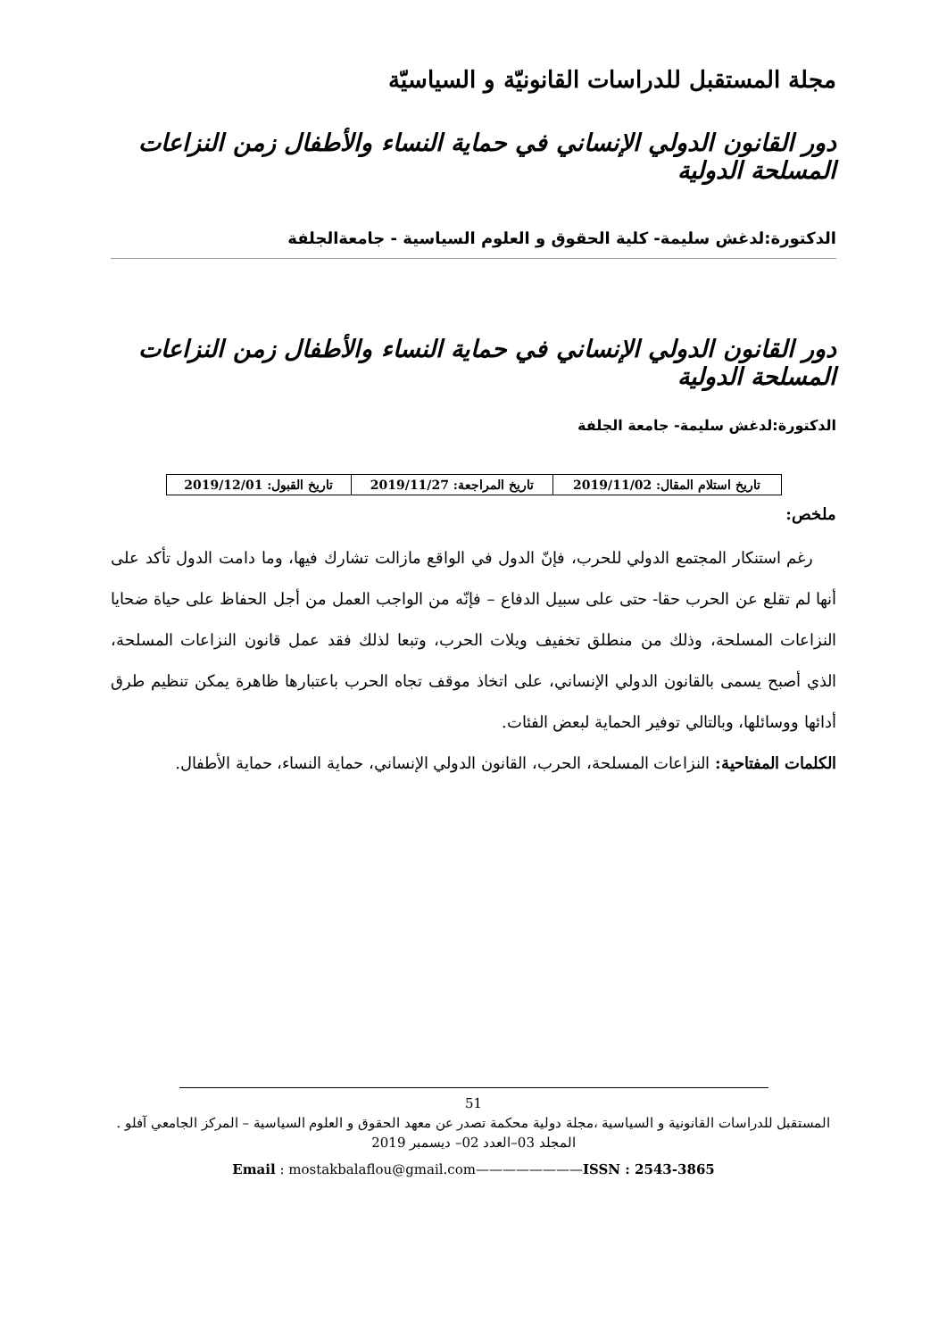مجلة المستقبل للدراسات القانونيّة و السياسيّة
دور القانون الدولي الإنساني في حماية النساء والأطفال زمن النزاعات المسلحة الدولية
الدكتورة:لدغش سليمة- كلية الحقوق و العلوم السياسية - جامعةالجلفة
دور القانون الدولي الإنساني في حماية النساء والأطفال زمن النزاعات المسلحة الدولية
الدكتورة:لدغش سليمة- جامعة الجلفة
| تاريخ استلام المقال: 2019/11/02 | تاريخ المراجعة: 2019/11/27 | تاريخ القبول: 2019/12/01 |
ملخص:
رغم استنكار المجتمع الدولي للحرب، فإنّ الدول في الواقع مازالت تشارك فيها، وما دامت الدول تأكد على أنها لم تقلع عن الحرب حقا- حتى على سبيل الدفاع – فإنّه من الواجب العمل من أجل الحفاظ على حياة ضحايا النزاعات المسلحة، وذلك من منطلق تخفيف ويلات الحرب، وتبعا لذلك فقد عمل قانون النزاعات المسلحة، الذي أصبح يسمى بالقانون الدولي الإنساني، على اتخاذ موقف تجاه الحرب باعتبارها ظاهرة يمكن تنظيم طرق أدائها ووسائلها، وبالتالي توفير الحماية لبعض الفئات.
الكلمات المفتاحية: النزاعات المسلحة، الحرب، القانون الدولي الإنساني، حماية النساء، حماية الأطفال.
51
المستقبل للدراسات القانونية و السياسية ،مجلة دولية محكمة تصدر عن معهد الحقوق و العلوم السياسية – المركز الجامعي آفلو .
المجلد 03–العدد 02– ديسمبر 2019
Email : mostakbalaflou@gmail.com————————ISSN : 2543-3865